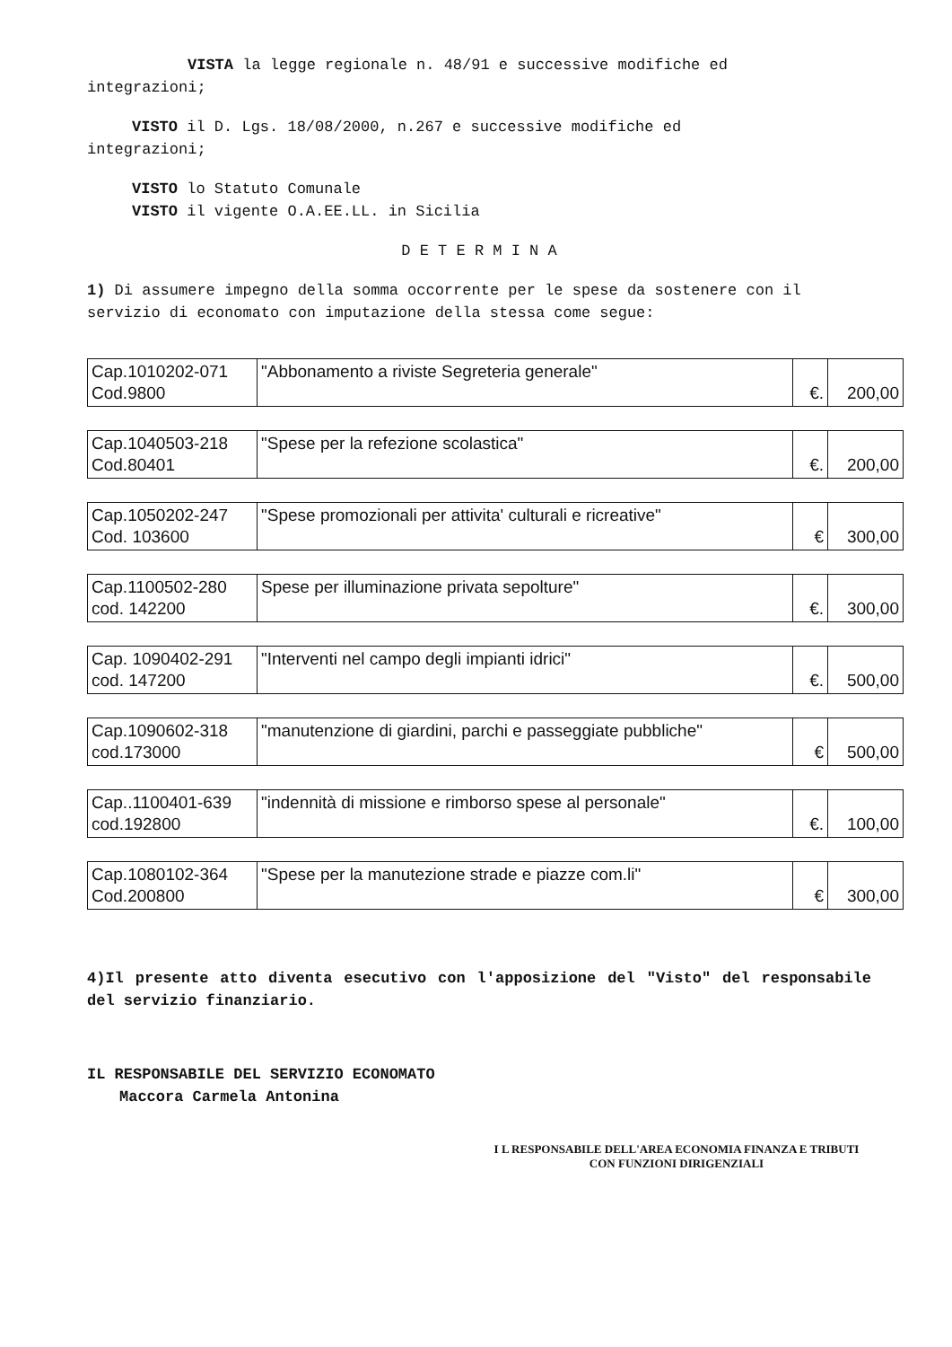VISTA la legge regionale n. 48/91 e successive modifiche ed
integrazioni;
VISTO il D. Lgs. 18/08/2000, n.267 e successive modifiche ed
integrazioni;
VISTO lo Statuto Comunale
VISTO il vigente O.A.EE.LL. in Sicilia
D E T E R M I N A
1) Di assumere impegno della somma occorrente per le spese da sostenere con il servizio di economato con imputazione della stessa come segue:
| Cap.1010202-071 Cod.9800 | "Abbonamento a riviste Segreteria generale" | €. | 200,00 |
| Cap.1040503-218 Cod.80401 | "Spese per la refezione scolastica" | €. | 200,00 |
| Cap.1050202-247 Cod. 103600 | "Spese promozionali per attivita' culturali e ricreative" | € | 300,00 |
| Cap.1100502-280 cod. 142200 | Spese per illuminazione privata sepolture" | €. | 300,00 |
| Cap. 1090402-291 cod. 147200 | "Interventi nel campo degli impianti idrici" | €. | 500,00 |
| Cap.1090602-318 cod.173000 | "manutenzione di giardini, parchi e passeggiate pubbliche" | € | 500,00 |
| Cap..1100401-639 cod.192800 | "indennità di missione e rimborso spese al personale" | €. | 100,00 |
| Cap.1080102-364 Cod.200800 | "Spese per la manutezione strade e piazze com.li" | € | 300,00 |
4)Il presente atto diventa esecutivo con l'apposizione del "Visto" del responsabile del servizio finanziario.
IL RESPONSABILE DEL SERVIZIO ECONOMATO
Maccora Carmela Antonina
I L RESPONSABILE DELL'AREA ECONOMIA FINANZA E TRIBUTI
CON FUNZIONI DIRIGENZIALI